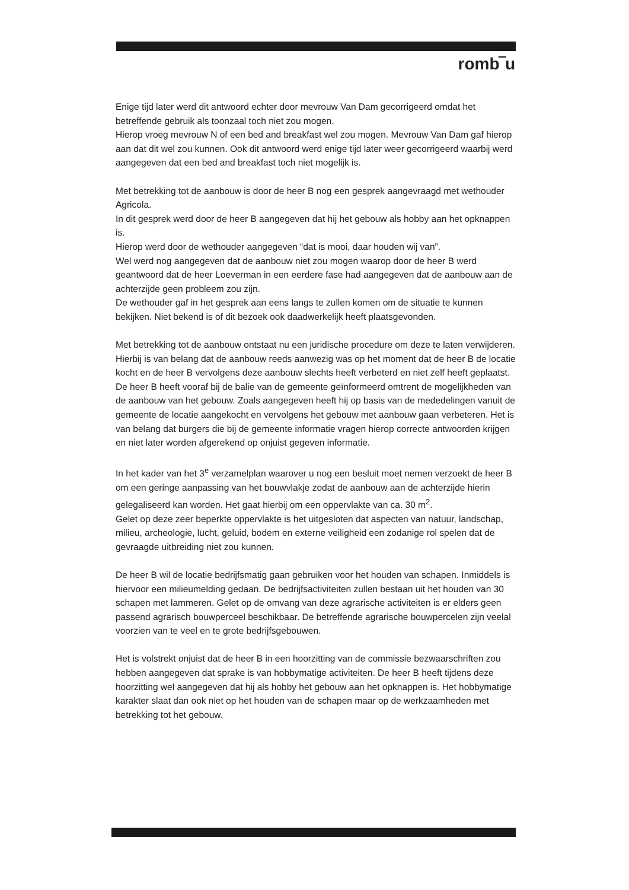romb‾u
Enige tijd later werd dit antwoord echter door mevrouw Van Dam gecorrigeerd omdat het betreffende gebruik als toonzaal toch niet zou mogen.
Hierop vroeg mevrouw N of een bed and breakfast wel zou mogen. Mevrouw Van Dam gaf hierop aan dat dit wel zou kunnen. Ook dit antwoord werd enige tijd later weer gecorrigeerd waarbij werd aangegeven dat een bed and breakfast toch niet mogelijk is.
Met betrekking tot de aanbouw is door de heer B nog een gesprek aangevraagd met wethouder Agricola.
In dit gesprek werd door de heer B aangegeven dat hij het gebouw als hobby aan het opknappen is.
Hierop werd door de wethouder aangegeven “dat is mooi, daar houden wij van”.
Wel werd nog aangegeven dat de aanbouw niet zou mogen waarop door de heer B werd geantwoord dat de heer Loeverman in een eerdere fase had aangegeven dat de aanbouw aan de achterzijde geen probleem zou zijn.
De wethouder gaf in het gesprek aan eens langs te zullen komen om de situatie te kunnen bekijken. Niet bekend is of dit bezoek ook daadwerkelijk heeft plaatsgevonden.
Met betrekking tot de aanbouw ontstaat nu een juridische procedure om deze te laten verwijderen. Hierbij is van belang dat de aanbouw reeds aanwezig was op het moment dat de heer B de locatie kocht en de heer B vervolgens deze aanbouw slechts heeft verbeterd en niet zelf heeft geplaatst.
De heer B heeft vooraf bij de balie van de gemeente geïnformeerd omtrent de mogelijkheden van de aanbouw van het gebouw. Zoals aangegeven heeft hij op basis van de mededelingen vanuit de gemeente de locatie aangekocht en vervolgens het gebouw met aanbouw gaan verbeteren. Het is van belang dat burgers die bij de gemeente informatie vragen hierop correcte antwoorden krijgen en niet later worden afgerekend op onjuist gegeven informatie.
In het kader van het 3<sup>e</sup> verzamelplan waarover u nog een besluit moet nemen verzoekt de heer B om een geringe aanpassing van het bouwvlakje zodat de aanbouw aan de achterzijde hierin gelegaliseerd kan worden. Het gaat hierbij om een oppervlakte van ca. 30 m<sup>2</sup>.
Gelet op deze zeer beperkte oppervlakte is het uitgesloten dat aspecten van natuur, landschap, milieu, archeologie, lucht, geluid, bodem en externe veiligheid een zodanige rol spelen dat de gevraagde uitbreiding niet zou kunnen.
De heer B wil de locatie bedrijfsmatig gaan gebruiken voor het houden van schapen. Inmiddels is hiervoor een milieumelding gedaan. De bedrijfsactiviteiten zullen bestaan uit het houden van 30 schapen met lammeren. Gelet op de omvang van deze agrarische activiteiten is er elders geen passend agrarisch bouwperceel beschikbaar. De betreffende agrarische bouwpercelen zijn veelal voorzien van te veel en te grote bedrijfsgebouwen.
Het is volstrekt onjuist dat de heer B in een hoorzitting van de commissie bezwaarschriften zou hebben aangegeven dat sprake is van hobbymatige activiteiten. De heer B heeft tijdens deze hoorzitting wel aangegeven dat hij als hobby het gebouw aan het opknappen is. Het hobbymatige karakter slaat dan ook niet op het houden van de schapen maar op de werkzaamheden met betrekking tot het gebouw.